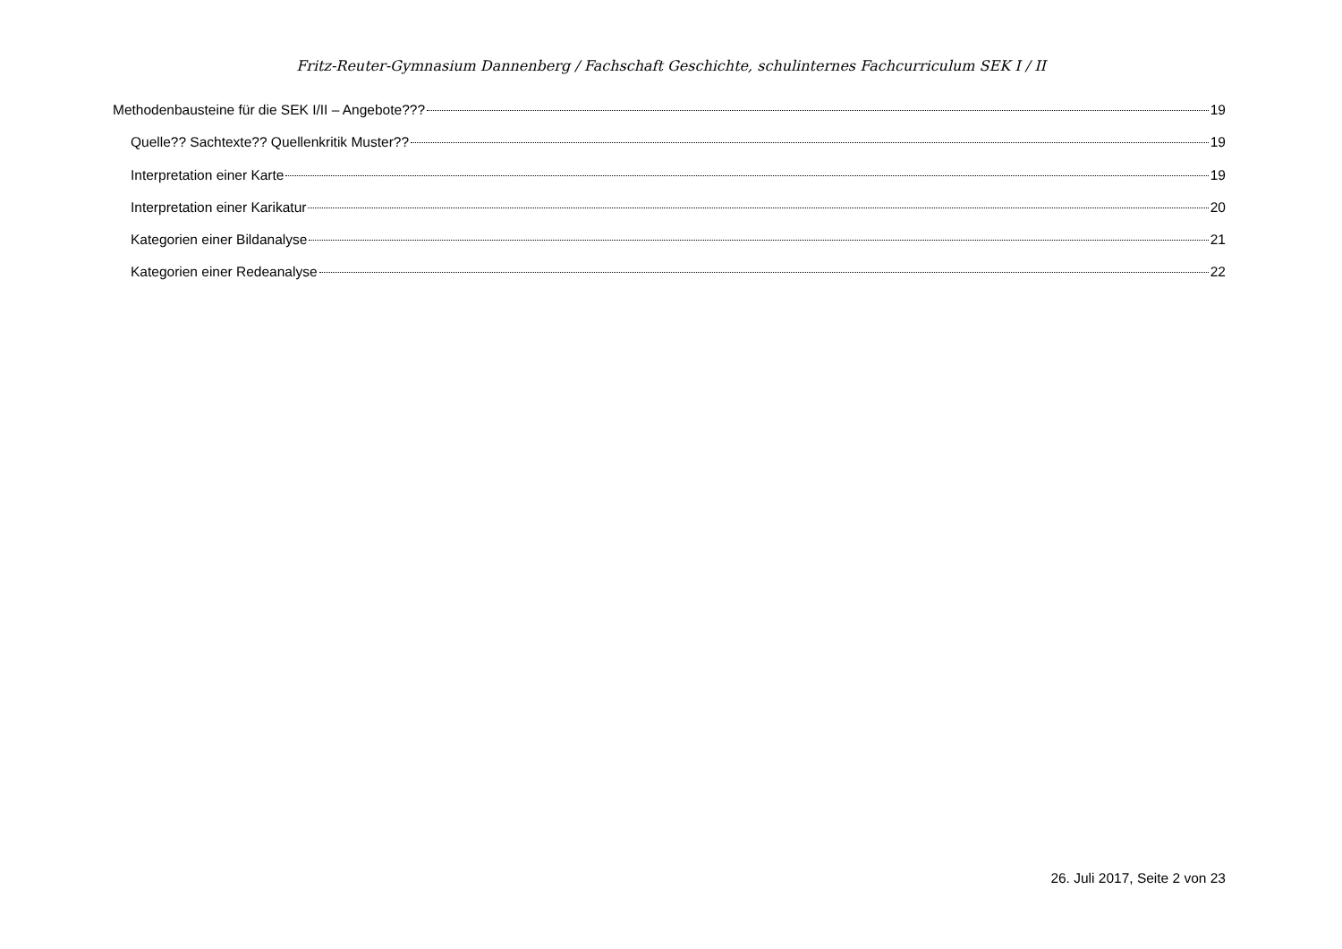Fritz-Reuter-Gymnasium Dannenberg / Fachschaft Geschichte, schulinternes Fachcurriculum SEK I / II
Methodenbausteine für die SEK I/II – Angebote??? 19
Quelle?? Sachtexte?? Quellenkritik Muster?? 19
Interpretation einer Karte 19
Interpretation einer Karikatur 20
Kategorien einer Bildanalyse 21
Kategorien einer Redeanalyse 22
26. Juli 2017, Seite 2 von 23